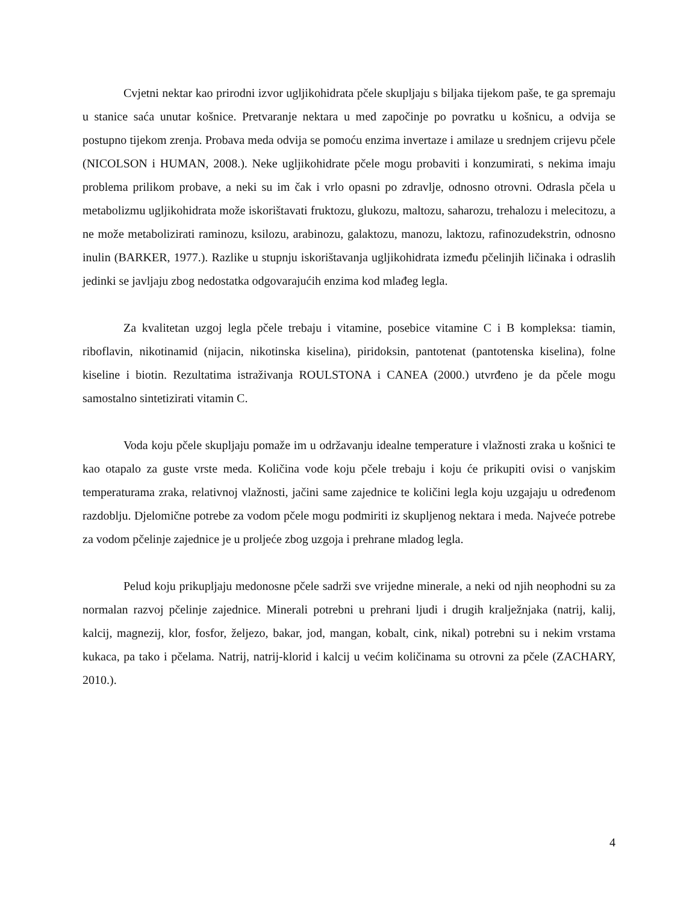Cvjetni nektar kao prirodni izvor ugljikohidrata pčele skupljaju s biljaka tijekom paše, te ga spremaju u stanice saća unutar košnice. Pretvaranje nektara u med započinje po povratku u košnicu, a odvija se postupno tijekom zrenja. Probava meda odvija se pomoću enzima invertaze i amilaze u srednjem crijevu pčele (NICOLSON i HUMAN, 2008.). Neke ugljikohidrate pčele mogu probaviti i konzumirati, s nekima imaju problema prilikom probave, a neki su im čak i vrlo opasni po zdravlje, odnosno otrovni. Odrasla pčela u metabolizmu ugljikohidrata može iskorištavati fruktozu, glukozu, maltozu, saharozu, trehalozu i melecitozu, a ne može metabolizirati raminozu, ksilozu, arabinozu, galaktozu, manozu, laktozu, rafinozudekstrin, odnosno inulin (BARKER, 1977.). Razlike u stupnju iskorištavanja ugljikohidrata između pčelinjih ličinaka i odraslih jedinki se javljaju zbog nedostatka odgovarajućih enzima kod mlađeg legla.
Za kvalitetan uzgoj legla pčele trebaju i vitamine, posebice vitamine C i B kompleksa: tiamin, riboflavin, nikotinamid (nijacin, nikotinska kiselina), piridoksin, pantotenat (pantotenska kiselina), folne kiseline i biotin. Rezultatima istraživanja ROULSTONA i CANEA (2000.) utvrđeno je da pčele mogu samostalno sintetizirati vitamin C.
Voda koju pčele skupljaju pomaže im u održavanju idealne temperature i vlažnosti zraka u košnici te kao otapalo za guste vrste meda. Količina vode koju pčele trebaju i koju će prikupiti ovisi o vanjskim temperaturama zraka, relativnoj vlažnosti, jačini same zajednice te količini legla koju uzgajaju u određenom razdoblju. Djelomične potrebe za vodom pčele mogu podmiriti iz skupljenog nektara i meda. Najveće potrebe za vodom pčelinje zajednice je u proljeće zbog uzgoja i prehrane mladog legla.
Pelud koju prikupljaju medonosne pčele sadrži sve vrijedne minerale, a neki od njih neophodni su za normalan razvoj pčelinje zajednice. Minerali potrebni u prehrani ljudi i drugih kralježnjaka (natrij, kalij, kalcij, magnezij, klor, fosfor, željezo, bakar, jod, mangan, kobalt, cink, nikal) potrebni su i nekim vrstama kukaca, pa tako i pčelama. Natrij, natrij-klorid i kalcij u većim količinama su otrovni za pčele (ZACHARY, 2010.).
4